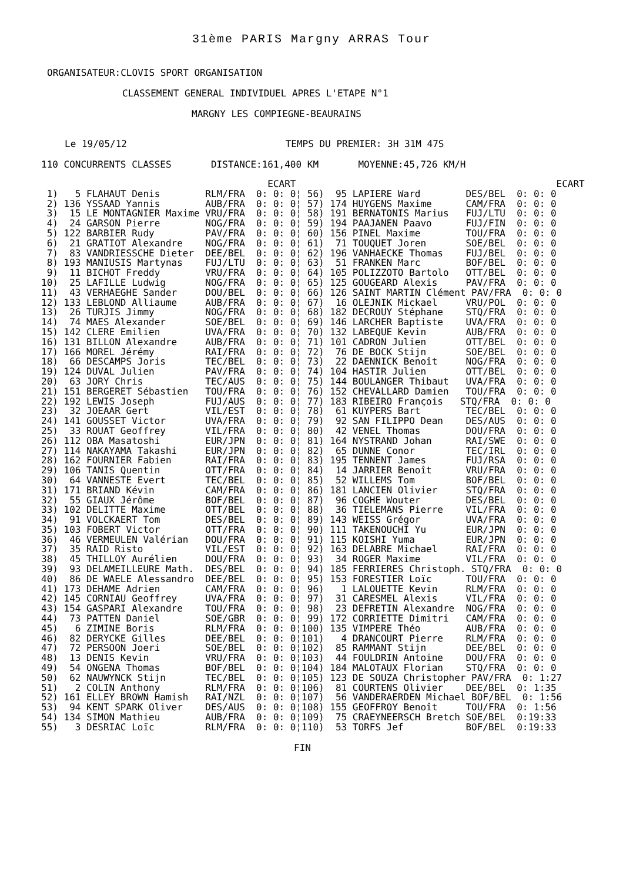31ème PARIS Margny ARRAS Tour
ORGANISATEUR:CLOVIS SPORT ORGANISATION
CLASSEMENT GENERAL INDIVIDUEL APRES L'ETAPE N°1
MARGNY LES COMPIEGNE-BEAURAINS
Le 19/05/12                            TEMPS DU PREMIER: 3H 31M 47S
110 CONCURRENTS CLASSES       DISTANCE:161,400 KM       MOYENNE:45,726 KM/H
                                        ECART                                              ECART
 1)   5 FLAHAUT Denis        RLM/FRA  0: 0: 0¦ 56)  95 LAPIERE Ward        DES/BEL  0: 0: 0
 2) 136 YSSAAD Yannis        AUB/FRA  0: 0: 0¦ 57) 174 HUYGENS Maxime      CAM/FRA  0: 0: 0
 3)  15 LE MONTAGNIER Maxime VRU/FRA  0: 0: 0¦ 58) 191 BERNATONIS Marius   FUJ/LTU  0: 0: 0
 4)  24 GARSON Pierre        NOG/FRA  0: 0: 0¦ 59) 194 PAAJANEN Paavo      FUJ/FIN  0: 0: 0
 5) 122 BARBIER Rudy         PAV/FRA  0: 0: 0¦ 60) 156 PINEL Maxime        TOU/FRA  0: 0: 0
 6)  21 GRATIOT Alexandre    NOG/FRA  0: 0: 0¦ 61)  71 TOUQUET Joren       SOE/BEL  0: 0: 0
 7)  83 VANDRIESSCHE Dieter  DEE/BEL  0: 0: 0¦ 62) 196 VANHAECKE Thomas    FUJ/BEL  0: 0: 0
 8) 193 MANIUSIS Martynas    FUJ/LTU  0: 0: 0¦ 63)  51 FRANKEN Marc        BOF/BEL  0: 0: 0
 9)  11 BICHOT Freddy        VRU/FRA  0: 0: 0¦ 64) 105 POLIZZOTO Bartolo   OTT/BEL  0: 0: 0
10)  25 LAFILLE Ludwig       NOG/FRA  0: 0: 0¦ 65) 125 GOUGEARD Alexis     PAV/FRA  0: 0: 0
11)  43 VERHAEGHE Sander     DOU/BEL  0: 0: 0¦ 66) 126 SAINT MARTIN Clément PAV/FRA  0: 0: 0
12) 133 LEBLOND Alliaume     AUB/FRA  0: 0: 0¦ 67)  16 OLEJNIK Mickael     VRU/POL  0: 0: 0
13)  26 TURJIS Jimmy         NOG/FRA  0: 0: 0¦ 68) 182 DECROUY Stéphane    STQ/FRA  0: 0: 0
14)  74 MAES Alexander       SOE/BEL  0: 0: 0¦ 69) 146 LARCHER Baptiste    UVA/FRA  0: 0: 0
15) 142 CLERE Emilien        UVA/FRA  0: 0: 0¦ 70) 132 LABEQUE Kevin       AUB/FRA  0: 0: 0
16) 131 BILLON Alexandre     AUB/FRA  0: 0: 0¦ 71) 101 CADRON Julien       OTT/BEL  0: 0: 0
17) 166 MOREL Jérémy         RAI/FRA  0: 0: 0¦ 72)  76 DE BOCK Stijn       SOE/BEL  0: 0: 0
18)  66 DESCAMPS Joris       TEC/BEL  0: 0: 0¦ 73)  22 DAENNICK Benoît     NOG/FRA  0: 0: 0
19) 124 DUVAL Julien         PAV/FRA  0: 0: 0¦ 74) 104 HASTIR Julien       OTT/BEL  0: 0: 0
20)  63 JORY Chris           TEC/AUS  0: 0: 0¦ 75) 144 BOULANGER Thibaut   UVA/FRA  0: 0: 0
21) 151 BERGERET Sébastien   TOU/FRA  0: 0: 0¦ 76) 152 CHEVALLARD Damien   TOU/FRA  0: 0: 0
22) 192 LEWIS Joseph         FUJ/AUS  0: 0: 0¦ 77) 183 RIBEIRO François   STQ/FRA  0: 0: 0
23)  32 JOEAAR Gert          VIL/EST  0: 0: 0¦ 78)  61 KUYPERS Bart        TEC/BEL  0: 0: 0
24) 141 GOUSSET Victor       UVA/FRA  0: 0: 0¦ 79)  92 SAN FILIPPO Dean    DES/AUS  0: 0: 0
25)  33 ROUAT Geoffrey       VIL/FRA  0: 0: 0¦ 80)  42 VENEL Thomas        DOU/FRA  0: 0: 0
26) 112 OBA Masatoshi        EUR/JPN  0: 0: 0¦ 81) 164 NYSTRAND Johan      RAI/SWE  0: 0: 0
27) 114 NAKAYAMA Takashi     EUR/JPN  0: 0: 0¦ 82)  65 DUNNE Conor         TEC/IRL  0: 0: 0
28) 162 FOURNIER Fabien      RAI/FRA  0: 0: 0¦ 83) 195 TENNENT James       FUJ/RSA  0: 0: 0
29) 106 TANIS Quentin        OTT/FRA  0: 0: 0¦ 84)  14 JARRIER Benoît      VRU/FRA  0: 0: 0
30)  64 VANNESTE Evert       TEC/BEL  0: 0: 0¦ 85)  52 WILLEMS Tom         BOF/BEL  0: 0: 0
31) 171 BRIAND Kévin         CAM/FRA  0: 0: 0¦ 86) 181 LANCIEN Olivier     STQ/FRA  0: 0: 0
32)  55 GIAUX Jérôme         BOF/BEL  0: 0: 0¦ 87)  96 COGHE Wouter        DES/BEL  0: 0: 0
33) 102 DELITTE Maxime       OTT/BEL  0: 0: 0¦ 88)  36 TIELEMANS Pierre    VIL/FRA  0: 0: 0
34)  91 VOLCKAERT Tom        DES/BEL  0: 0: 0¦ 89) 143 WEISS Grégor        UVA/FRA  0: 0: 0
35) 103 FOBERT Victor        OTT/FRA  0: 0: 0¦ 90) 111 TAKENOUCHI Yu       EUR/JPN  0: 0: 0
36)  46 VERMEULEN Valérian   DOU/FRA  0: 0: 0¦ 91) 115 KOISHI Yuma         EUR/JPN  0: 0: 0
37)  35 RAID Risto           VIL/EST  0: 0: 0¦ 92) 163 DELABRE Michael     RAI/FRA  0: 0: 0
38)  45 THILLOY Aurélien     DOU/FRA  0: 0: 0¦ 93)  34 ROGER Maxime        VIL/FRA  0: 0: 0
39)  93 DELAMEILLEURE Math.  DES/BEL  0: 0: 0¦ 94) 185 FERRIERES Christoph. STQ/FRA  0: 0: 0
40)  86 DE WAELE Alessandro  DEE/BEL  0: 0: 0¦ 95) 153 FORESTIER Loïc      TOU/FRA  0: 0: 0
41) 173 DEHAME Adrien        CAM/FRA  0: 0: 0¦ 96)   1 LALOUETTE Kevin     RLM/FRA  0: 0: 0
42) 145 CORNIAU Geoffrey     UVA/FRA  0: 0: 0¦ 97)  31 CARESMEL Alexis     VIL/FRA  0: 0: 0
43) 154 GASPARI Alexandre    TOU/FRA  0: 0: 0¦ 98)  23 DEFRETIN Alexandre  NOG/FRA  0: 0: 0
44)  73 PATTEN Daniel        SOE/GBR  0: 0: 0¦ 99) 172 CORRIETTE Dimitri   CAM/FRA  0: 0: 0
45)   6 ZIMINE Boris         RLM/FRA  0: 0: 0¦100) 135 VIMPERE Théo        AUB/FRA  0: 0: 0
46)  82 DERYCKE Gilles       DEE/BEL  0: 0: 0¦101)   4 DRANCOURT Pierre    RLM/FRA  0: 0: 0
47)  72 PERSOON Joeri        SOE/BEL  0: 0: 0¦102)  85 RAMMANT Stijn       DEE/BEL  0: 0: 0
48)  13 DENIS Kevin          VRU/FRA  0: 0: 0¦103)  44 FOULDRIN Antoine    DOU/FRA  0: 0: 0
49)  54 ONGENA Thomas        BOF/BEL  0: 0: 0¦104) 184 MALOTAUX Florian    STQ/FRA  0: 0: 0
50)  62 NAUWYNCK Stijn       TEC/BEL  0: 0: 0¦105) 123 DE SOUZA Christopher PAV/FRA  0: 1:27
51)   2 COLIN Anthony        RLM/FRA  0: 0: 0¦106)  81 COURTENS Olivier    DEE/BEL  0: 1:35
52) 161 ELLEY BROWN Hamish   RAI/NZL  0: 0: 0¦107)  56 VANDERAERDEN Michael BOF/BEL  0: 1:56
53)  94 KENT SPARK Oliver    DES/AUS  0: 0: 0¦108) 155 GEOFFROY Benoît     TOU/FRA  0: 1:56
54) 134 SIMON Mathieu        AUB/FRA  0: 0: 0¦109)  75 CRAEYNEERSCH Bretch SOE/BEL  0:19:33
55)   3 DESRIAC Loïc         RLM/FRA  0: 0: 0¦110)  53 TORFS Jef           BOF/BEL  0:19:33
FIN